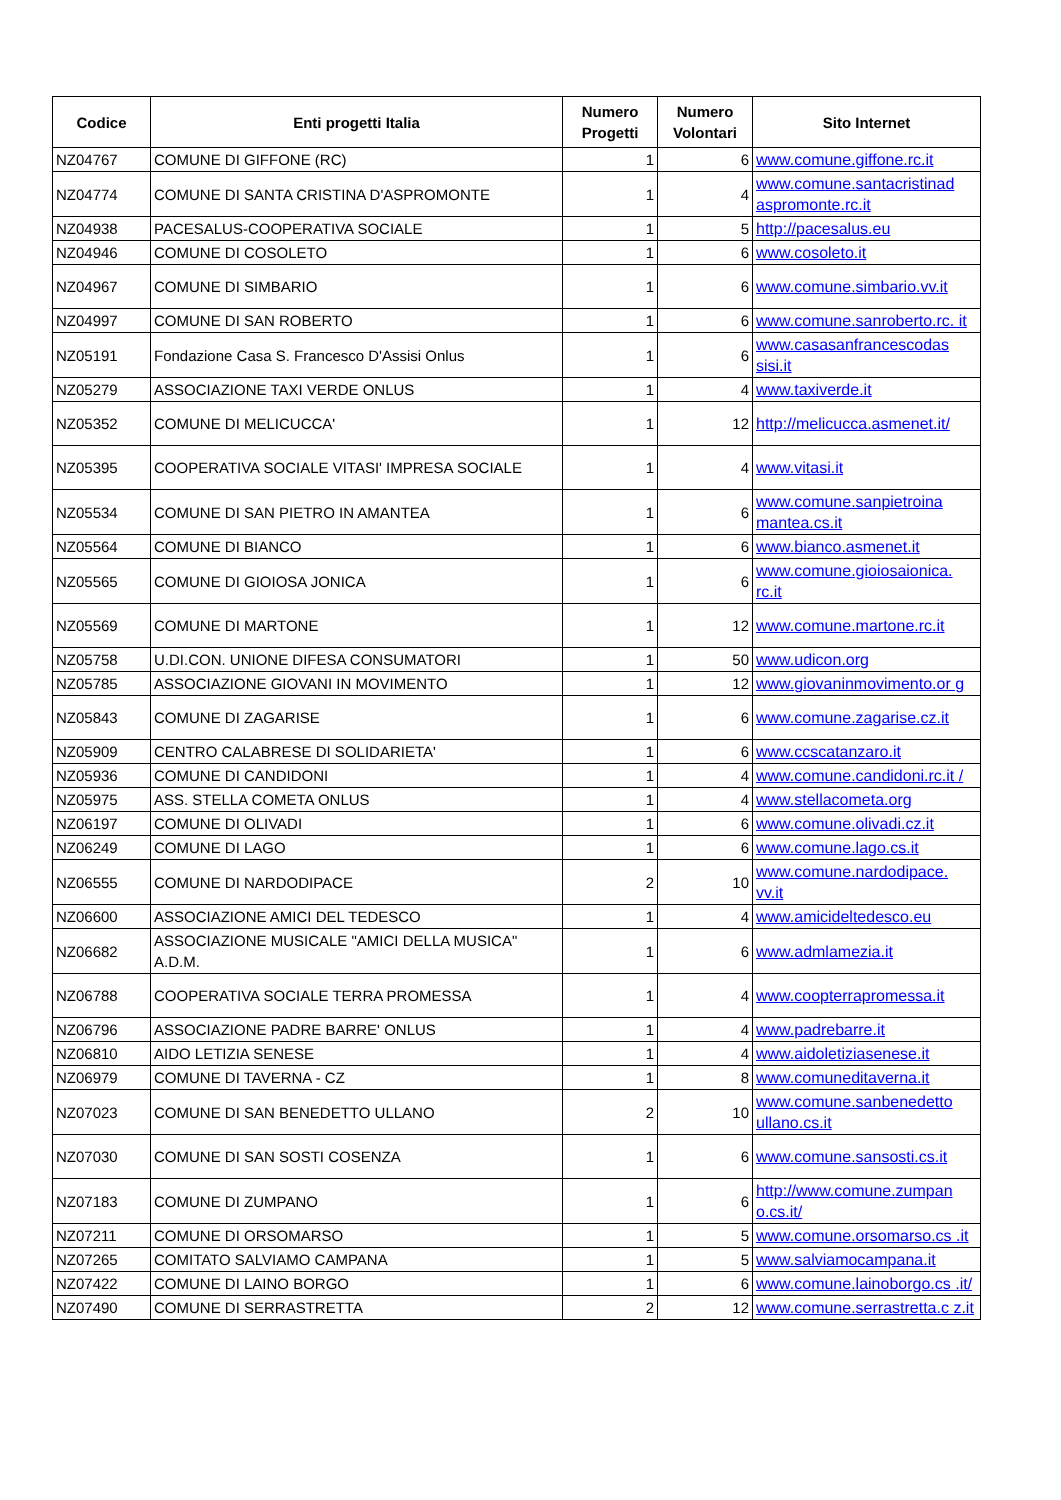| Codice | Enti progetti Italia | Numero Progetti | Numero Volontari | Sito Internet |
| --- | --- | --- | --- | --- |
| NZ04767 | COMUNE DI GIFFONE (RC) | 1 | 6 | www.comune.giffone.rc.it |
| NZ04774 | COMUNE DI SANTA CRISTINA D'ASPROMONTE | 1 | 4 | www.comune.santacristinad aspromonte.rc.it |
| NZ04938 | PACESALUS-COOPERATIVA SOCIALE | 1 | 5 | http://pacesalus.eu |
| NZ04946 | COMUNE DI COSOLETO | 1 | 6 | www.cosoleto.it |
| NZ04967 | COMUNE DI SIMBARIO | 1 | 6 | www.comune.simbario.vv.it |
| NZ04997 | COMUNE DI SAN ROBERTO | 1 | 6 | www.comune.sanroberto.rc. it |
| NZ05191 | Fondazione Casa S. Francesco D'Assisi Onlus | 1 | 6 | www.casasanfrancescodas sisi.it |
| NZ05279 | ASSOCIAZIONE TAXI VERDE ONLUS | 1 | 4 | www.taxiverde.it |
| NZ05352 | COMUNE DI MELICUCCA' | 1 | 12 | http://melicucca.asmenet.it/ |
| NZ05395 | COOPERATIVA SOCIALE VITASI' IMPRESA SOCIALE | 1 | 4 | www.vitasi.it |
| NZ05534 | COMUNE DI SAN PIETRO IN AMANTEA | 1 | 6 | www.comune.sanpietroina mantea.cs.it |
| NZ05564 | COMUNE DI BIANCO | 1 | 6 | www.bianco.asmenet.it |
| NZ05565 | COMUNE DI GIOIOSA JONICA | 1 | 6 | www.comune.gioiosaionica. rc.it |
| NZ05569 | COMUNE DI MARTONE | 1 | 12 | www.comune.martone.rc.it |
| NZ05758 | U.DI.CON. UNIONE DIFESA CONSUMATORI | 1 | 50 | www.udicon.org |
| NZ05785 | ASSOCIAZIONE GIOVANI IN MOVIMENTO | 1 | 12 | www.giovaninmovimento.or g |
| NZ05843 | COMUNE DI ZAGARISE | 1 | 6 | www.comune.zagarise.cz.it |
| NZ05909 | CENTRO CALABRESE DI SOLIDARIETA' | 1 | 6 | www.ccscatanzaro.it |
| NZ05936 | COMUNE DI CANDIDONI | 1 | 4 | www.comune.candidoni.rc.it / |
| NZ05975 | ASS. STELLA COMETA ONLUS | 1 | 4 | www.stellacometa.org |
| NZ06197 | COMUNE DI OLIVADI | 1 | 6 | www.comune.olivadi.cz.it |
| NZ06249 | COMUNE DI LAGO | 1 | 6 | www.comune.lago.cs.it |
| NZ06555 | COMUNE DI NARDODIPACE | 2 | 10 | www.comune.nardodipace. vv.it |
| NZ06600 | ASSOCIAZIONE AMICI DEL TEDESCO | 1 | 4 | www.amicideltedesco.eu |
| NZ06682 | ASSOCIAZIONE MUSICALE "AMICI DELLA MUSICA" A.D.M. | 1 | 6 | www.admlamezia.it |
| NZ06788 | COOPERATIVA SOCIALE TERRA PROMESSA | 1 | 4 | www.coopterrapromessa.it |
| NZ06796 | ASSOCIAZIONE PADRE BARRE' ONLUS | 1 | 4 | www.padrebarre.it |
| NZ06810 | AIDO LETIZIA SENESE | 1 | 4 | www.aidoletiziasenese.it |
| NZ06979 | COMUNE DI TAVERNA - CZ | 1 | 8 | www.comuneditaverna.it |
| NZ07023 | COMUNE DI SAN BENEDETTO ULLANO | 2 | 10 | www.comune.sanbenedetto ullano.cs.it |
| NZ07030 | COMUNE DI SAN SOSTI COSENZA | 1 | 6 | www.comune.sansosti.cs.it |
| NZ07183 | COMUNE DI ZUMPANO | 1 | 6 | http://www.comune.zumpan o.cs.it/ |
| NZ07211 | COMUNE DI ORSOMARSO | 1 | 5 | www.comune.orsomarso.cs .it |
| NZ07265 | COMITATO SALVIAMO CAMPANA | 1 | 5 | www.salviamocampana.it |
| NZ07422 | COMUNE DI LAINO BORGO | 1 | 6 | www.comune.lainoborgo.cs .it/ |
| NZ07490 | COMUNE DI SERRASTRETTA | 2 | 12 | www.comune.serrastretta.c z.it |